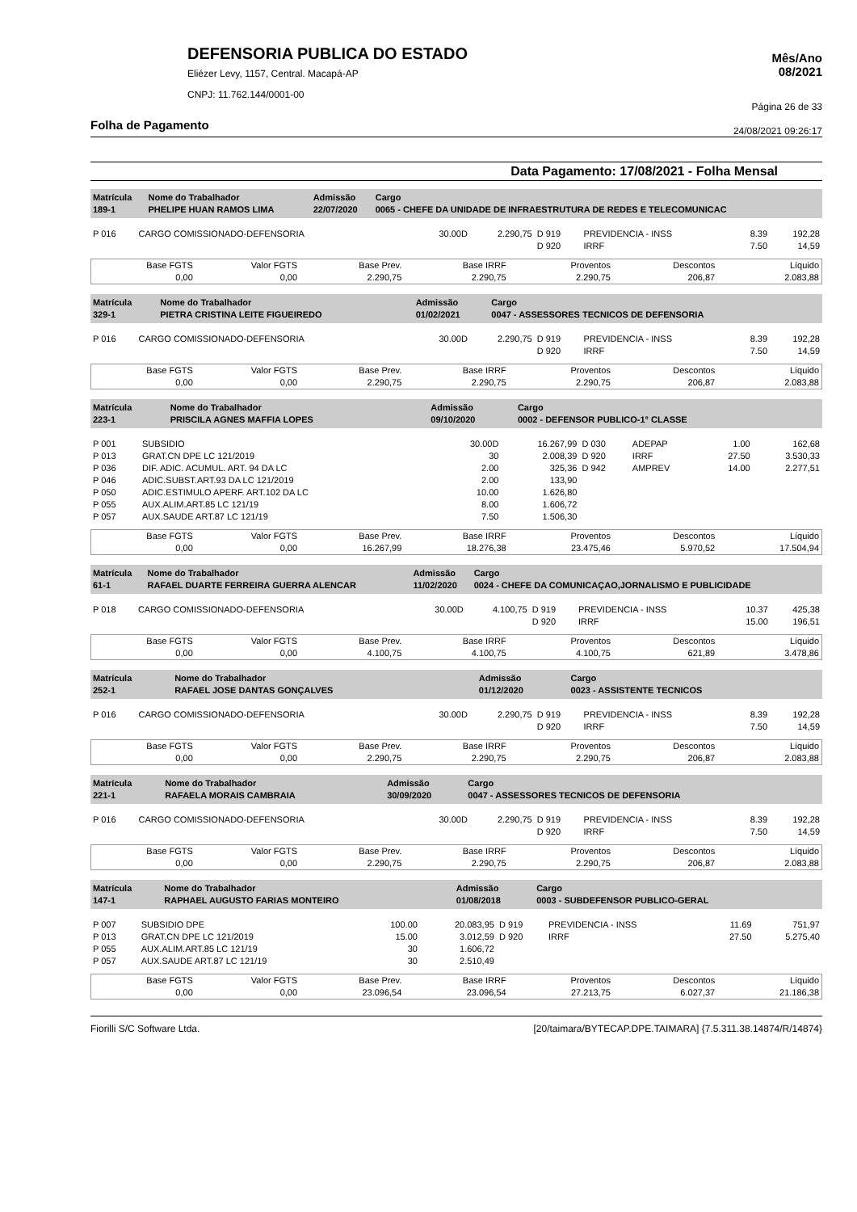Mês/Ano
08/2021
Página 26 de 33
24/08/2021 09:26:17
DEFENSORIA PUBLICA DO ESTADO
Eliézer Levy, 1157, Central. Macapá-AP
CNPJ: 11.762.144/0001-00
Folha de Pagamento
Data Pagamento: 17/08/2021 - Folha Mensal
| Matrícula 189-1 | Nome do Trabalhador PHELIPE HUAN RAMOS LIMA | Admissão 22/07/2020 | Cargo 0065 - CHEFE DA UNIDADE DE INFRAESTRUTURA DE REDES E TELECOMUNICAC |
| P 016 | CARGO COMISSIONADO-DEFENSORIA | 30.00D | 2.290,75 | D 919 | PREVIDENCIA - INSS | 8.39 | 192,28 |
| | | | | D 920 | IRRF | 7.50 | 14,59 |
| Base FGTS 0,00 | Valor FGTS 0,00 | Base Prev. 2.290,75 | Base IRRF 2.290,75 | Proventos 2.290,75 | Descontos 206,87 | Líquido 2.083,88 |
| Matrícula 329-1 | Nome do Trabalhador PIETRA CRISTINA LEITE FIGUEIREDO | Admissão 01/02/2021 | Cargo 0047 - ASSESSORES TECNICOS DE DEFENSORIA |
| P 016 | CARGO COMISSIONADO-DEFENSORIA | 30.00D | 2.290,75 | D 919 | PREVIDENCIA - INSS | 8.39 | 192,28 |
| | | | | D 920 | IRRF | 7.50 | 14,59 |
| Base FGTS 0,00 | Valor FGTS 0,00 | Base Prev. 2.290,75 | Base IRRF 2.290,75 | Proventos 2.290,75 | Descontos 206,87 | Líquido 2.083,88 |
| Matrícula 223-1 | Nome do Trabalhador PRISCILA AGNES MAFFIA LOPES | Admissão 09/10/2020 | Cargo 0002 - DEFENSOR PUBLICO-1° CLASSE |
| P 001 | SUBSIDIO | 30.00D | 16.267,99 | D 030 | ADEPAP | 1.00 | 162,68 |
| P 013 | GRAT.CN DPE LC 121/2019 | 30 | 2.008,39 | D 920 | IRRF | 27.50 | 3.530,33 |
| P 036 | DIF. ADIC. ACUMUL. ART. 94 DA LC | 2.00 | 325,36 | D 942 | AMPREV | 14.00 | 2.277,51 |
| P 046 | ADIC.SUBST.ART.93 DA LC 121/2019 | 2.00 | 133,90 | | | | |
| P 050 | ADIC.ESTIMULO APERF. ART.102 DA LC | 10.00 | 1.626,80 | | | | |
| P 055 | AUX.ALIM.ART.85 LC 121/19 | 8.00 | 1.606,72 | | | | |
| P 057 | AUX.SAUDE ART.87 LC 121/19 | 7.50 | 1.506,30 | | | | |
| Base FGTS 0,00 | Valor FGTS 0,00 | Base Prev. 16.267,99 | Base IRRF 18.276,38 | Proventos 23.475,46 | Descontos 5.970,52 | Líquido 17.504,94 |
| Matrícula 61-1 | Nome do Trabalhador RAFAEL DUARTE FERREIRA GUERRA ALENCAR | Admissão 11/02/2020 | Cargo 0024 - CHEFE DA COMUNICAÇAO,JORNALISMO E PUBLICIDADE |
| P 018 | CARGO COMISSIONADO-DEFENSORIA | 30.00D | 4.100,75 | D 919 | PREVIDENCIA - INSS | 10.37 | 425,38 |
| | | | | D 920 | IRRF | 15.00 | 196,51 |
| Base FGTS 0,00 | Valor FGTS 0,00 | Base Prev. 4.100,75 | Base IRRF 4.100,75 | Proventos 4.100,75 | Descontos 621,89 | Líquido 3.478,86 |
| Matrícula 252-1 | Nome do Trabalhador RAFAEL JOSE DANTAS GONÇALVES | Admissão 01/12/2020 | Cargo 0023 - ASSISTENTE TECNICOS |
| P 016 | CARGO COMISSIONADO-DEFENSORIA | 30.00D | 2.290,75 | D 919 | PREVIDENCIA - INSS | 8.39 | 192,28 |
| | | | | D 920 | IRRF | 7.50 | 14,59 |
| Base FGTS 0,00 | Valor FGTS 0,00 | Base Prev. 2.290,75 | Base IRRF 2.290,75 | Proventos 2.290,75 | Descontos 206,87 | Líquido 2.083,88 |
| Matrícula 221-1 | Nome do Trabalhador RAFAELA MORAIS CAMBRAIA | Admissão 30/09/2020 | Cargo 0047 - ASSESSORES TECNICOS DE DEFENSORIA |
| P 016 | CARGO COMISSIONADO-DEFENSORIA | 30.00D | 2.290,75 | D 919 | PREVIDENCIA - INSS | 8.39 | 192,28 |
| | | | | D 920 | IRRF | 7.50 | 14,59 |
| Base FGTS 0,00 | Valor FGTS 0,00 | Base Prev. 2.290,75 | Base IRRF 2.290,75 | Proventos 2.290,75 | Descontos 206,87 | Líquido 2.083,88 |
| Matrícula 147-1 | Nome do Trabalhador RAPHAEL AUGUSTO FARIAS MONTEIRO | Admissão 01/08/2018 | Cargo 0003 - SUBDEFENSOR PUBLICO-GERAL |
| P 007 | SUBSIDIO DPE | 100.00 | 20.083,95 | D 919 | PREVIDENCIA - INSS | 11.69 | 751,97 |
| P 013 | GRAT.CN DPE LC 121/2019 | 15.00 | 3.012,59 | D 920 | IRRF | 27.50 | 5.275,40 |
| P 055 | AUX.ALIM.ART.85 LC 121/19 | 30 | 1.606,72 | | | | |
| P 057 | AUX.SAUDE ART.87 LC 121/19 | 30 | 2.510,49 | | | | |
| Base FGTS 0,00 | Valor FGTS 0,00 | Base Prev. 23.096,54 | Base IRRF 23.096,54 | Proventos 27.213,75 | Descontos 6.027,37 | Líquido 21.186,38 |
Fiorilli S/C Software Ltda. [20/taimara/BYTECAP.DPE.TAIMARA] {7.5.311.38.14874/R/14874}